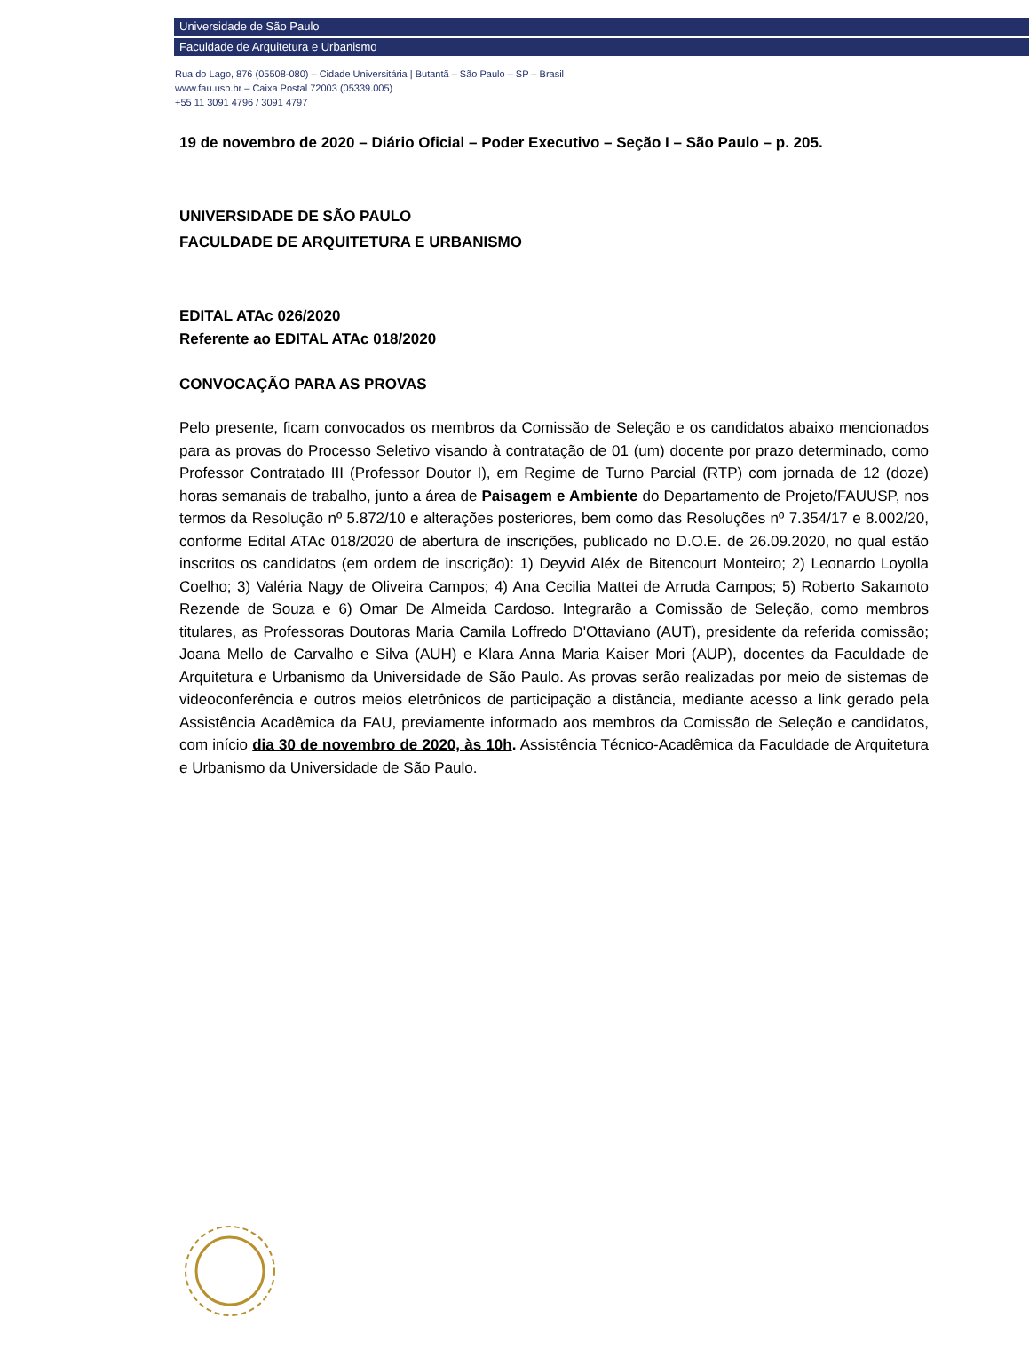Universidade de São Paulo
Faculdade de Arquitetura e Urbanismo
Rua do Lago, 876 (05508-080) – Cidade Universitária | Butantã – São Paulo – SP – Brasil
www.fau.usp.br – Caixa Postal 72003 (05339.005)
+55 11 3091 4796 / 3091 4797
19 de novembro de 2020 – Diário Oficial – Poder Executivo – Seção I – São Paulo – p. 205.
UNIVERSIDADE DE SÃO PAULO
FACULDADE DE ARQUITETURA E URBANISMO
EDITAL ATAc 026/2020
Referente ao EDITAL ATAc 018/2020
CONVOCAÇÃO PARA AS PROVAS
Pelo presente, ficam convocados os membros da Comissão de Seleção e os candidatos abaixo mencionados para as provas do Processo Seletivo visando à contratação de 01 (um) docente por prazo determinado, como Professor Contratado III (Professor Doutor I), em Regime de Turno Parcial (RTP) com jornada de 12 (doze) horas semanais de trabalho, junto a área de Paisagem e Ambiente do Departamento de Projeto/FAUUSP, nos termos da Resolução nº 5.872/10 e alterações posteriores, bem como das Resoluções nº 7.354/17 e 8.002/20, conforme Edital ATAc 018/2020 de abertura de inscrições, publicado no D.O.E. de 26.09.2020, no qual estão inscritos os candidatos (em ordem de inscrição): 1) Deyvid Aléx de Bitencourt Monteiro; 2) Leonardo Loyolla Coelho; 3) Valéria Nagy de Oliveira Campos; 4) Ana Cecilia Mattei de Arruda Campos; 5) Roberto Sakamoto Rezende de Souza e 6) Omar De Almeida Cardoso. Integrarão a Comissão de Seleção, como membros titulares, as Professoras Doutoras Maria Camila Loffredo D'Ottaviano (AUT), presidente da referida comissão; Joana Mello de Carvalho e Silva (AUH) e Klara Anna Maria Kaiser Mori (AUP), docentes da Faculdade de Arquitetura e Urbanismo da Universidade de São Paulo. As provas serão realizadas por meio de sistemas de videoconferência e outros meios eletrônicos de participação a distância, mediante acesso a link gerado pela Assistência Acadêmica da FAU, previamente informado aos membros da Comissão de Seleção e candidatos, com início dia 30 de novembro de 2020, às 10h. Assistência Técnico-Acadêmica da Faculdade de Arquitetura e Urbanismo da Universidade de São Paulo.